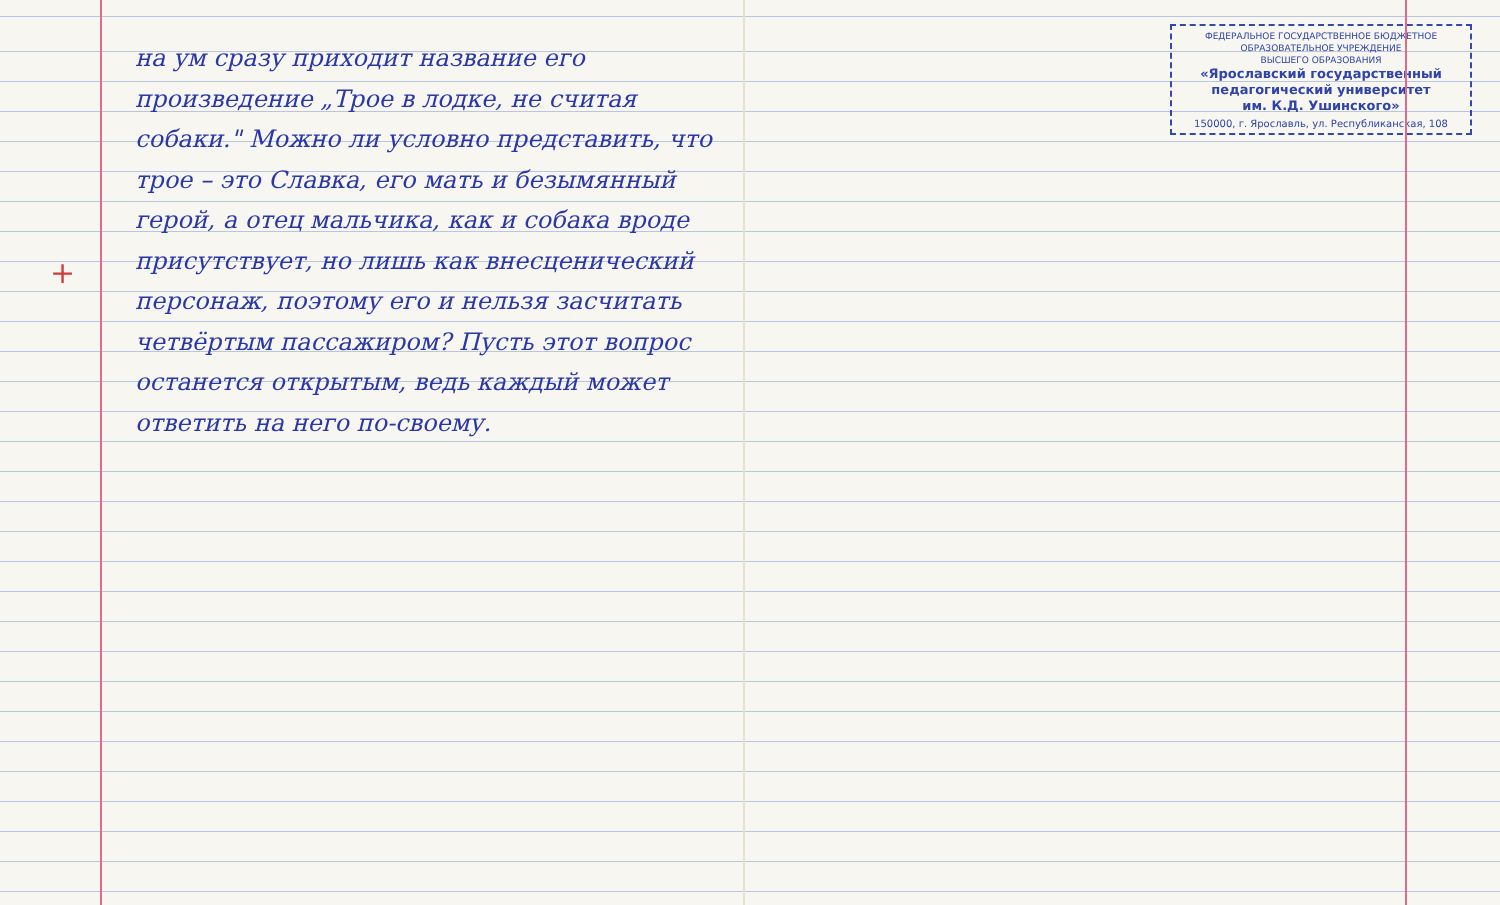+
на ум сразу приходит название его произведение „Трое в лодке, не считая собаки." Можно ли условно представить, что трое – это Славка, его мать и безымянный герой, а отец мальчика, как и собака вроде присутствует, но лишь как внесценический персонаж, поэтому его и нельзя засчитать четвёртым пассажиром? Пусть этот вопрос останется открытым, ведь каждый может ответить на него по-своему.
ФЕДЕРАЛЬНОЕ ГОСУДАРСТВЕННОЕ БЮДЖЕТНОЕ
ОБРАЗОВАТЕЛЬНОЕ УЧРЕЖДЕНИЕ
ВЫСШЕГО ОБРАЗОВАНИЯ
«Ярославский государственный
педагогический университет
им. К.Д. Ушинского»
150000, г. Ярославль, ул. Республиканская, 108